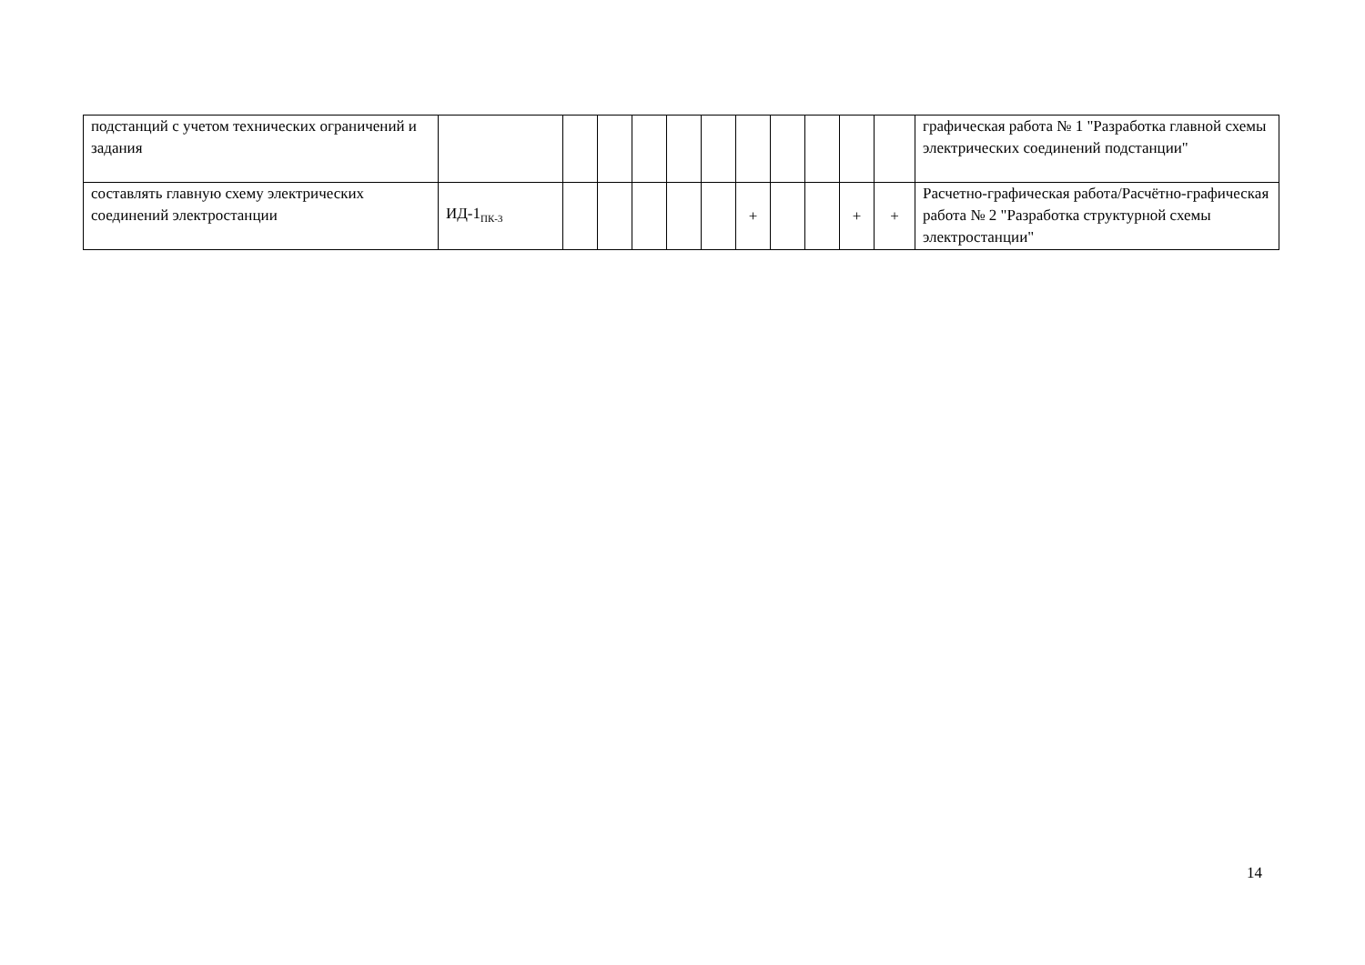| подстанций с учетом технических ограничений и задания | | | | | | | | | | | | графическая работа № 1 "Разработка главной схемы электрических соединений подстанции" |
| составлять главную схему электрических соединений электростанции | ИД-1<sub>ПК-3</sub> | | | | | | + | | | + | + | Расчетно-графическая работа/Расчётно-графическая работа № 2 "Разработка структурной схемы электростанции" |
14